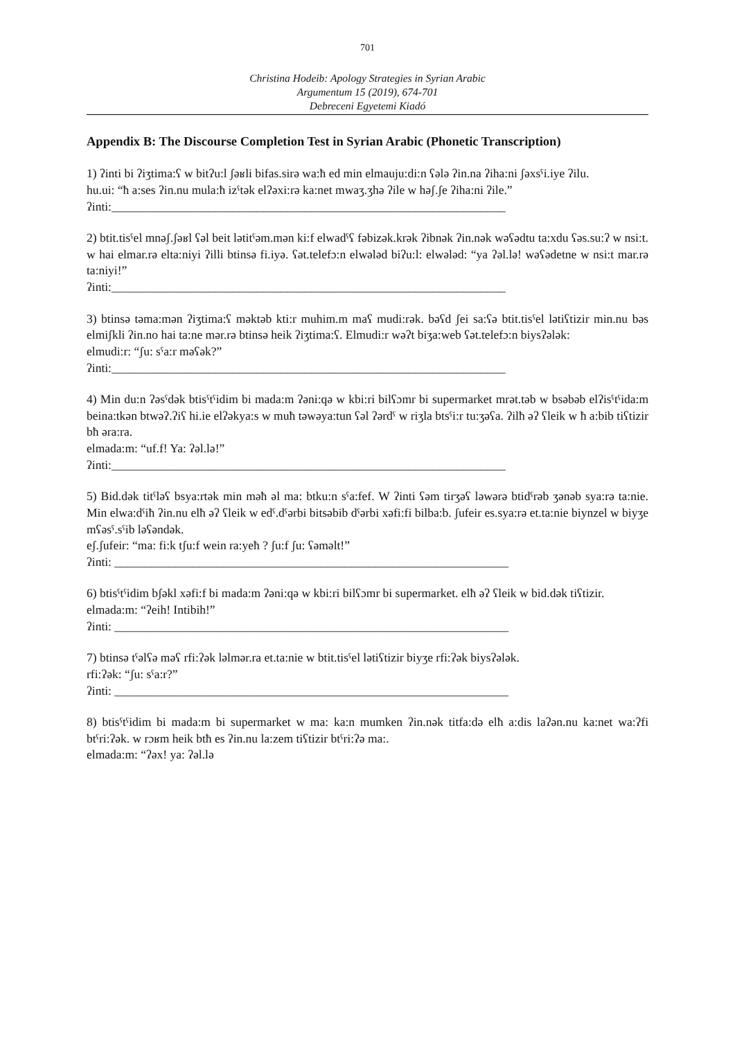701
Christina Hodeib: Apology Strategies in Syrian Arabic
Argumentum 15 (2019), 674-701
Debreceni Egyetemi Kiadó
Appendix B: The Discourse Completion Test in Syrian Arabic (Phonetic Transcription)
1) ʔinti bi ʔiʒtima:ʕ w bitʔu:l ʃəʁli bifas.sirə wa:ħ ed min elmauju:di:n ʕələ ʔin.na ʔiha:ni ʃəxsˤi.iye ʔilu.
hu.ui: “ħ a:ses ʔin.nu mula:ħ izˤtək elʔəxi:rə ka:net mwaʒ.ʒhə ʔile w həʃ.ʃe ʔiha:ni ʔile.”
ʔinti:_________________________________________________________________
2) btit.tisˤel mnəʃ.ʃəʁl ʕəl beit lətitˤəm.mən ki:f elwadˤʕ fəbizək.krək ʔibnək ʔin.nək wəʕədtu ta:xdu ʕəs.su:ʔ w nsi:t. w hai elmar.rə elta:niyi ʔilli btinsə fi.iyə. ʕət.telefɔ:n elwələd biʔu:l: elwələd: “ya ʔəl.lə! wəʕədetne w nsi:t mar.rə ta:niyi!”
ʔinti:_________________________________________________________________
3) btinsə təma:mən ʔiʒtima:ʕ məktəb kti:r muhim.m maʕ mudi:rək. bəʕd ʃei sa:ʕə btit.tisˤel lətiʕtizir min.nu bəs elmiʃkli ʔin.no hai ta:ne mər.rə btinsə heik ʔiʒtima:ʕ. Elmudi:r wəʔt biʒa:web ʕət.telefɔ:n biysʔələk:
elmudi:r: “ʃu: sˤa:r məʕək?”
ʔinti:_________________________________________________________________
4) Min du:n ʔəsˤdək btisˤtˤidim bi mada:m ʔəni:qə w kbi:ri bilʕɔmr bi supermarket mrət.təb w bsəbəb elʔisˤtˤida:m beina:tkən btwəʔ.ʔiʕ hi.ie elʔəkya:s w muħ təwəya:tun ʕəl ʔərdˤ w riʒla btsˤi:r tu:ʒəʕa. ʔilħ əʔ ʕleik w ħ a:bib tiʕtizir bħ əra:ra.
elmada:m: “uf.f! Ya: ʔəl.lə!”
ʔinti:_________________________________________________________________
5) Bid.dək titˤləʕ bsya:rtək min məħ əl ma: btku:n sˤa:fef. W ʔinti ʕəm tirʒəʕ ləwərə btidˤrəb ʒənəb sya:rə ta:nie. Min elwa:dˤiħ ʔin.nu elħ əʔ ʕleik w edˤ.dˤərbi bitsəbib dˤərbi xəfi:fi bilba:b. ʃufeir es.sya:rə et.ta:nie biynzel w biyʒe mʕəsˤ.sˤib ləʕəndək.
eʃ.ʃufeir: “ma: fi:k tʃu:f wein ra:yeħ ? ʃu:f ʃu: ʕəməlt!”
ʔinti: _________________________________________________________________
6) btisˤtˤidim bʃəkl xəfi:f bi mada:m ʔəni:qə w kbi:ri bilʕɔmr bi supermarket. elħ əʔ ʕleik w bid.dək tiʕtizir.
elmada:m: “ʔeih! Intibih!”
ʔinti: _________________________________________________________________
7) btinsə tˤəlʕə məʕ rfi:ʔək ləlmər.ra et.ta:nie w btit.tisˤel lətiʕtizir biyʒe rfi:ʔək biysʔələk.
rfi:ʔək: “ʃu: sˤa:r?”
ʔinti: _________________________________________________________________
8) btisˤtˤidim bi mada:m bi supermarket w ma: ka:n mumken ʔin.nək titfa:də elħ a:dis laʔən.nu ka:net wa:ʔfi btˤri:ʔək. w rɔʁm heik btħ es ʔin.nu la:zem tiʕtizir btˤri:ʔə ma:.
elmada:m: “ʔəx! ya: ʔəl.lə